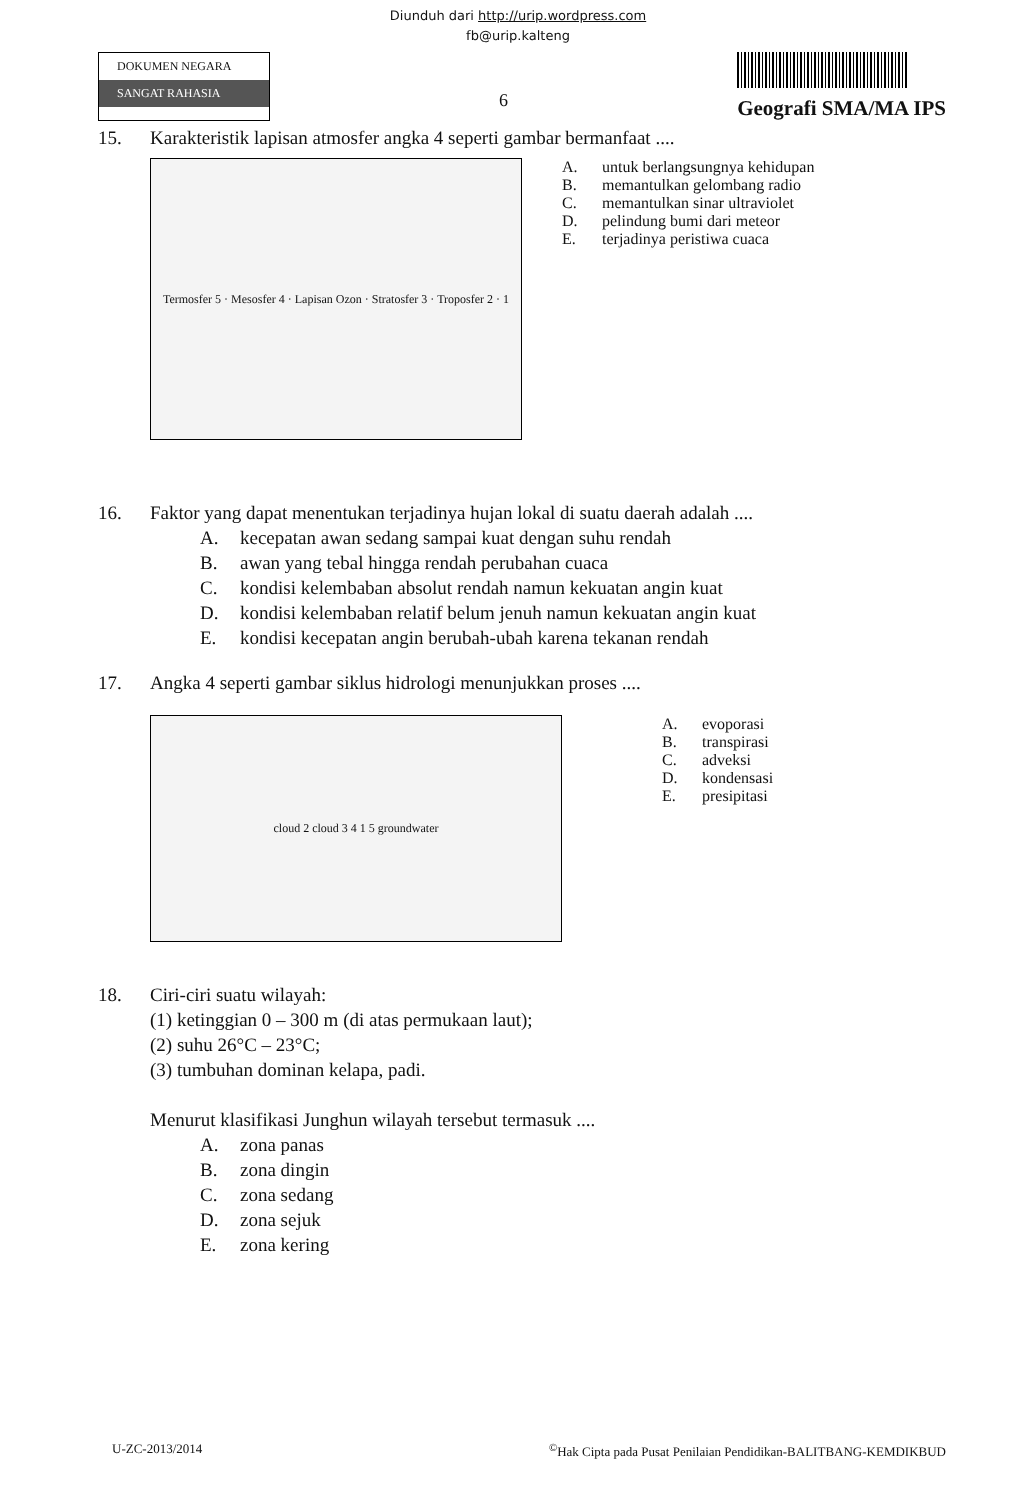Diunduh dari http://urip.wordpress.com
fb@urip.kalteng
DOKUMEN NEGARA
SANGAT RAHASIA
6
Geografi SMA/MA IPS
15. Karakteristik lapisan atmosfer angka 4 seperti gambar bermanfaat ....
Termosfer 5 · Mesosfer 4 · Lapisan Ozon · Stratosfer 3 · Troposfer 2 · 1
A. untuk berlangsungnya kehidupan
B. memantulkan gelombang radio
C. memantulkan sinar ultraviolet
D. pelindung bumi dari meteor
E. terjadinya peristiwa cuaca
16. Faktor yang dapat menentukan terjadinya hujan lokal di suatu daerah adalah ....
A. kecepatan awan sedang sampai kuat dengan suhu rendah
B. awan yang tebal hingga rendah perubahan cuaca
C. kondisi kelembaban absolut rendah namun kekuatan angin kuat
D. kondisi kelembaban relatif belum jenuh namun kekuatan angin kuat
E. kondisi kecepatan angin berubah-ubah karena tekanan rendah
17. Angka 4 seperti gambar siklus hidrologi menunjukkan proses ....
cloud 2 cloud 3 4 1 5 groundwater
A. evoporasi
B. transpirasi
C. adveksi
D. kondensasi
E. presipitasi
18. Ciri-ciri suatu wilayah:
(1) ketinggian 0 – 300 m (di atas permukaan laut);
(2) suhu 26°C – 23°C;
(3) tumbuhan dominan kelapa, padi.
Menurut klasifikasi Junghun wilayah tersebut termasuk ....
A. zona panas
B. zona dingin
C. zona sedang
D. zona sejuk
E. zona kering
U-ZC-2013/2014 <sup>©</sup>Hak Cipta pada Pusat Penilaian Pendidikan-BALITBANG-KEMDIKBUD